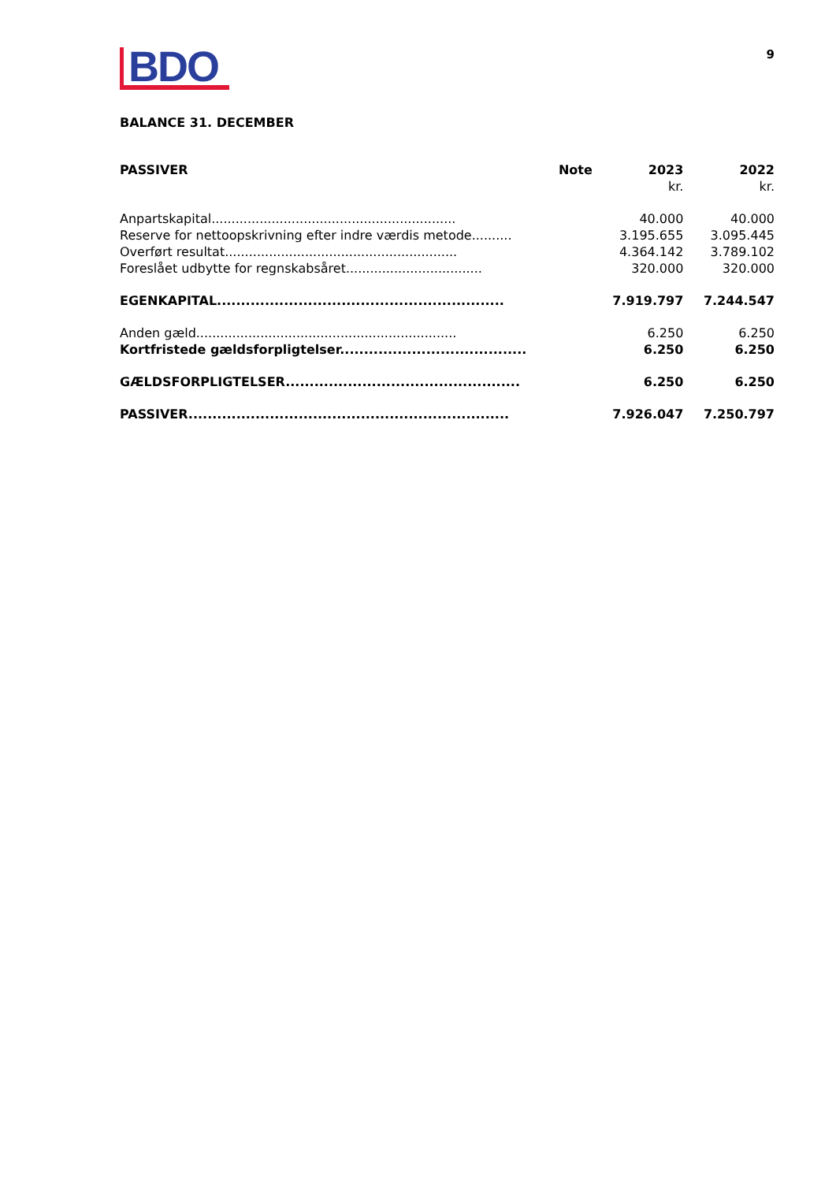BDO
9
BALANCE 31. DECEMBER
| PASSIVER | Note | 2023 | 2022 |
| --- | --- | --- | --- |
| | | kr. | kr. |
| Anpartskapital............................................................. | | 40.000 | 40.000 |
| Reserve for nettoopskrivning efter indre værdis metode.......... | | 3.195.655 | 3.095.445 |
| Overført resultat.......................................................... | | 4.364.142 | 3.789.102 |
| Foreslået udbytte for regnskabsåret.................................. | | 320.000 | 320.000 |
| EGENKAPITAL............................................................ | | 7.919.797 | 7.244.547 |
| Anden gæld................................................................. | | 6.250 | 6.250 |
| Kortfristede gældsforpligtelser....................................... | | 6.250 | 6.250 |
| GÆLDSFORPLIGTELSER................................................. | | 6.250 | 6.250 |
| PASSIVER................................................................... | | 7.926.047 | 7.250.797 |